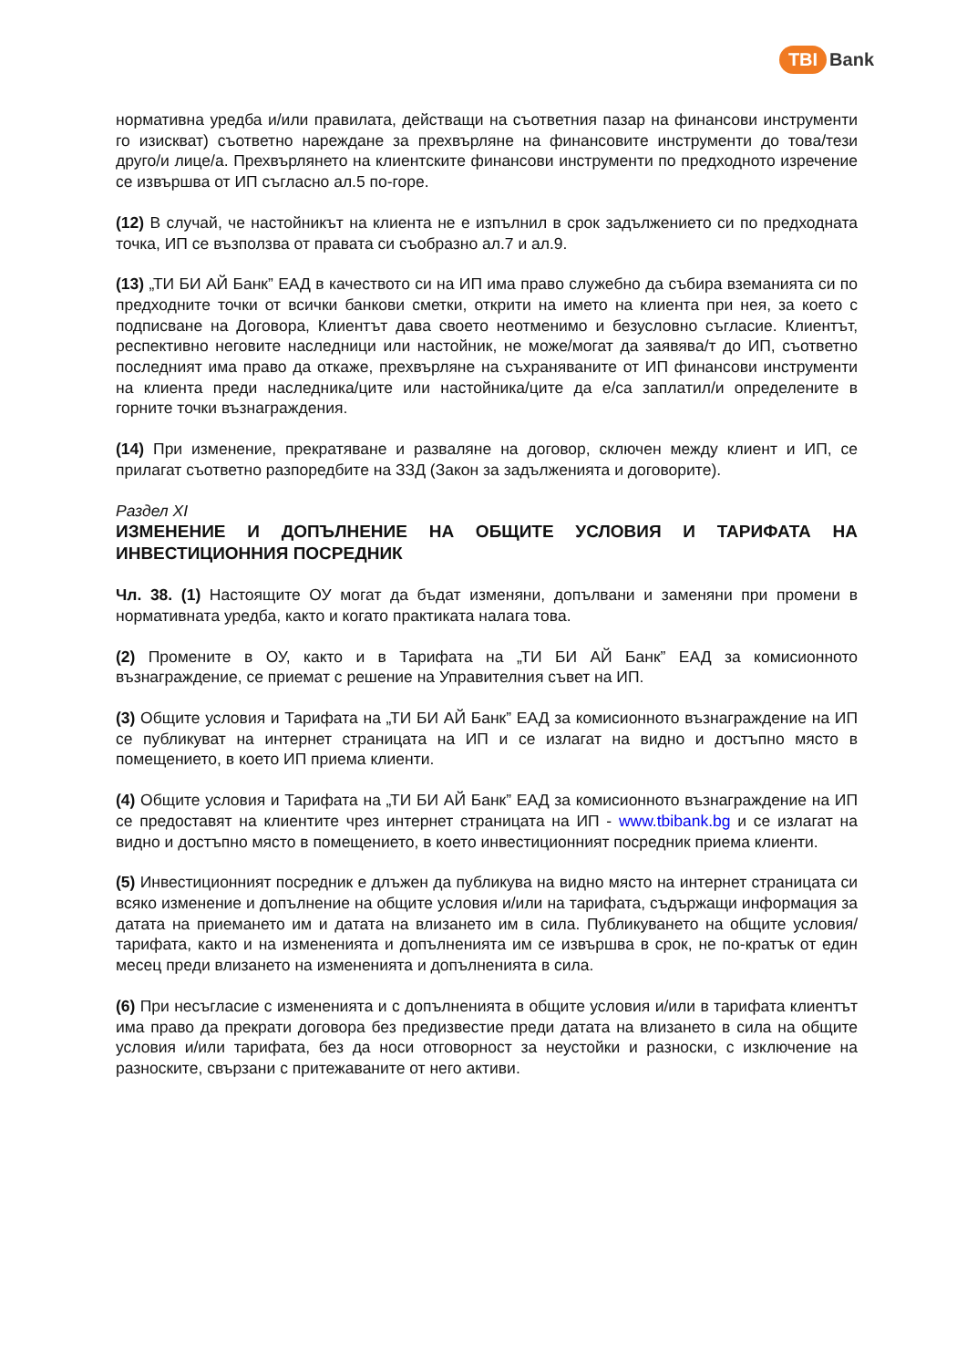TBI Bank
нормативна уредба и/или правилата, действащи на съответния пазар на финансови инструменти го изискват) съответно нареждане за прехвърляне на финансовите инструменти до това/тези друго/и лице/а. Прехвърлянето на клиентските финансови инструменти по предходното изречение се извършва от ИП съгласно ал.5 по-горе.
(12) В случай, че настойникът на клиента не е изпълнил в срок задължението си по предходната точка, ИП се възползва от правата си съобразно ал.7 и ал.9.
(13) „ТИ БИ АЙ Банк” ЕАД в качеството си на ИП има право служебно да събира вземанията си по предходните точки от всички банкови сметки, открити на името на клиента при нея, за което с подписване на Договора, Клиентът дава своето неотменимо и безусловно съгласие. Клиентът, респективно неговите наследници или настойник, не може/могат да заявява/т до ИП, съответно последният има право да откаже, прехвърляне на съхраняваните от ИП финансови инструменти на клиента преди наследника/ците или настойника/ците да е/са заплатил/и определените в горните точки възнаграждения.
(14) При изменение, прекратяване и разваляне на договор, сключен между клиент и ИП, се прилагат съответно разпоредбите на ЗЗД (Закон за задълженията и договорите).
Раздел XI
ИЗМЕНЕНИЕ И ДОПЪЛНЕНИЕ НА ОБЩИТЕ УСЛОВИЯ И ТАРИФАТА НА ИНВЕСТИЦИОННИЯ ПОСРЕДНИК
Чл. 38. (1) Настоящите ОУ могат да бъдат изменяни, допълвани и заменяни при промени в нормативната уредба, както и когато практиката налага това.
(2) Промените в ОУ, както и в Тарифата на „ТИ БИ АЙ Банк” ЕАД за комисионното възнаграждение, се приемат с решение на Управителния съвет на ИП.
(3) Общите условия и Тарифата на „ТИ БИ АЙ Банк” ЕАД за комисионното възнаграждение на ИП се публикуват на интернет страницата на ИП и се излагат на видно и достъпно място в помещението, в което ИП приема клиенти.
(4) Общите условия и Тарифата на „ТИ БИ АЙ Банк” ЕАД за комисионното възнаграждение на ИП се предоставят на клиентите чрез интернет страницата на ИП - www.tbibank.bg и се излагат на видно и достъпно място в помещението, в което инвестиционният посредник приема клиенти.
(5) Инвестиционният посредник е длъжен да публикува на видно място на интернет страницата си всяко изменение и допълнение на общите условия и/или на тарифата, съдържащи информация за датата на приемането им и датата на влизането им в сила. Публикуването на общите условия/тарифата, както и на измененията и допълненията им се извършва в срок, не по-кратък от един месец преди влизането на измененията и допълненията в сила.
(6) При несъгласие с измененията и с допълненията в общите условия и/или в тарифата клиентът има право да прекрати договора без предизвестие преди датата на влизането в сила на общите условия и/или тарифата, без да носи отговорност за неустойки и разноски, с изключение на разноските, свързани с притежаваните от него активи.